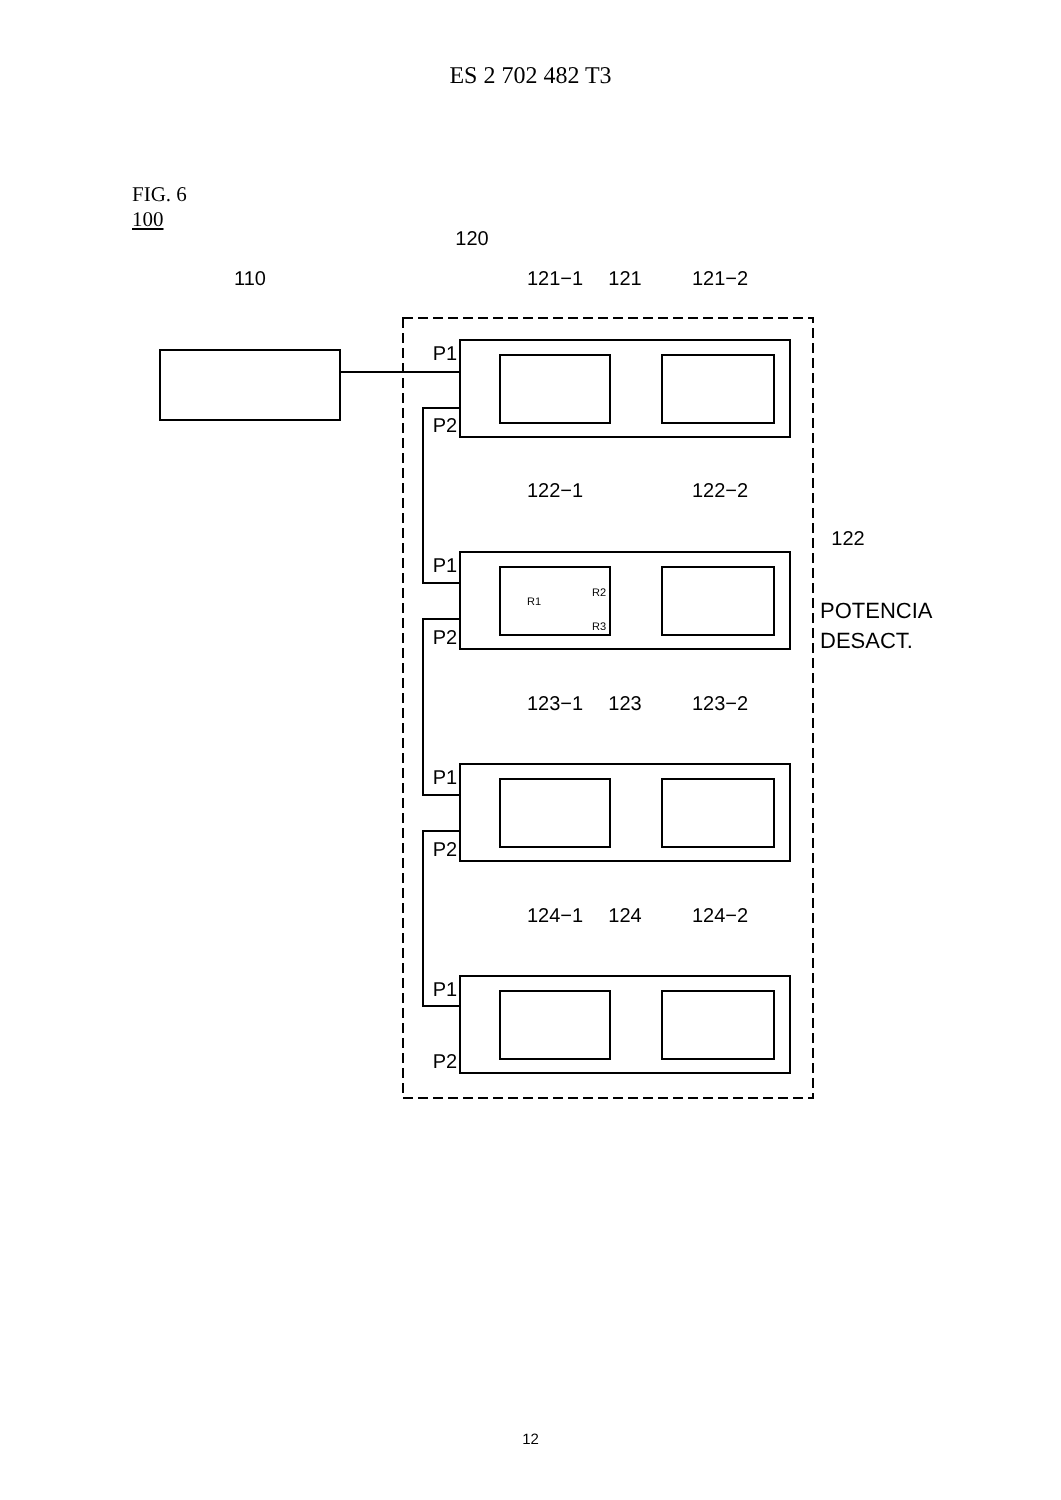ES 2 702 482 T3
FIG. 6
100
110
120
121−1
121
121−2
122−1
122−2
122
123−1
123
123−2
124−1
124
124−2
P1
P2
P1
P2
P1
P2
P1
P2
R1
R2
R3
POTENCIA
DESACT.
12